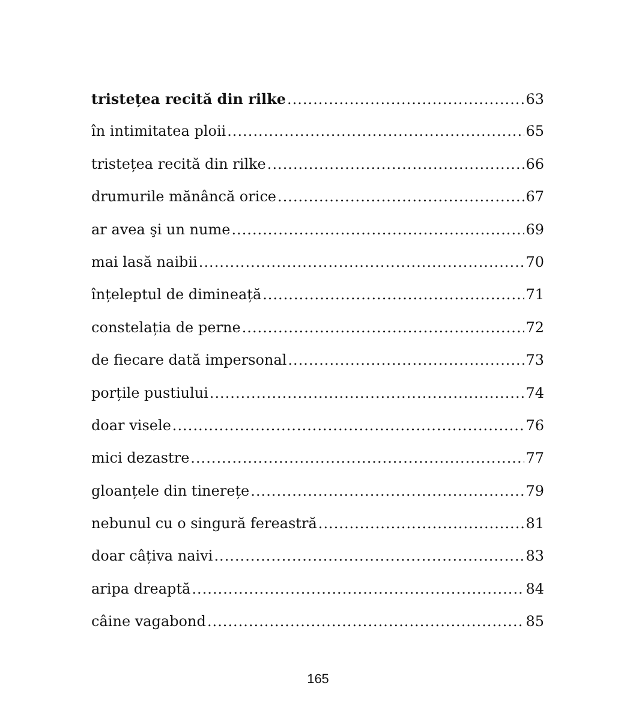tristețea recită din rilke 63
în intimitatea ploii 65
tristețea recită din rilke 66
drumurile mănâncă orice 67
ar avea şi un nume 69
mai lasă naibii 70
înțeleptul de dimineață 71
constelația de perne 72
de fiecare dată impersonal 73
porțile pustiului 74
doar visele 76
mici dezastre 77
gloanțele din tinerețe 79
nebunul cu o singură fereastră 81
doar câțiva naivi 83
aripa dreaptă 84
câine vagabond 85
165